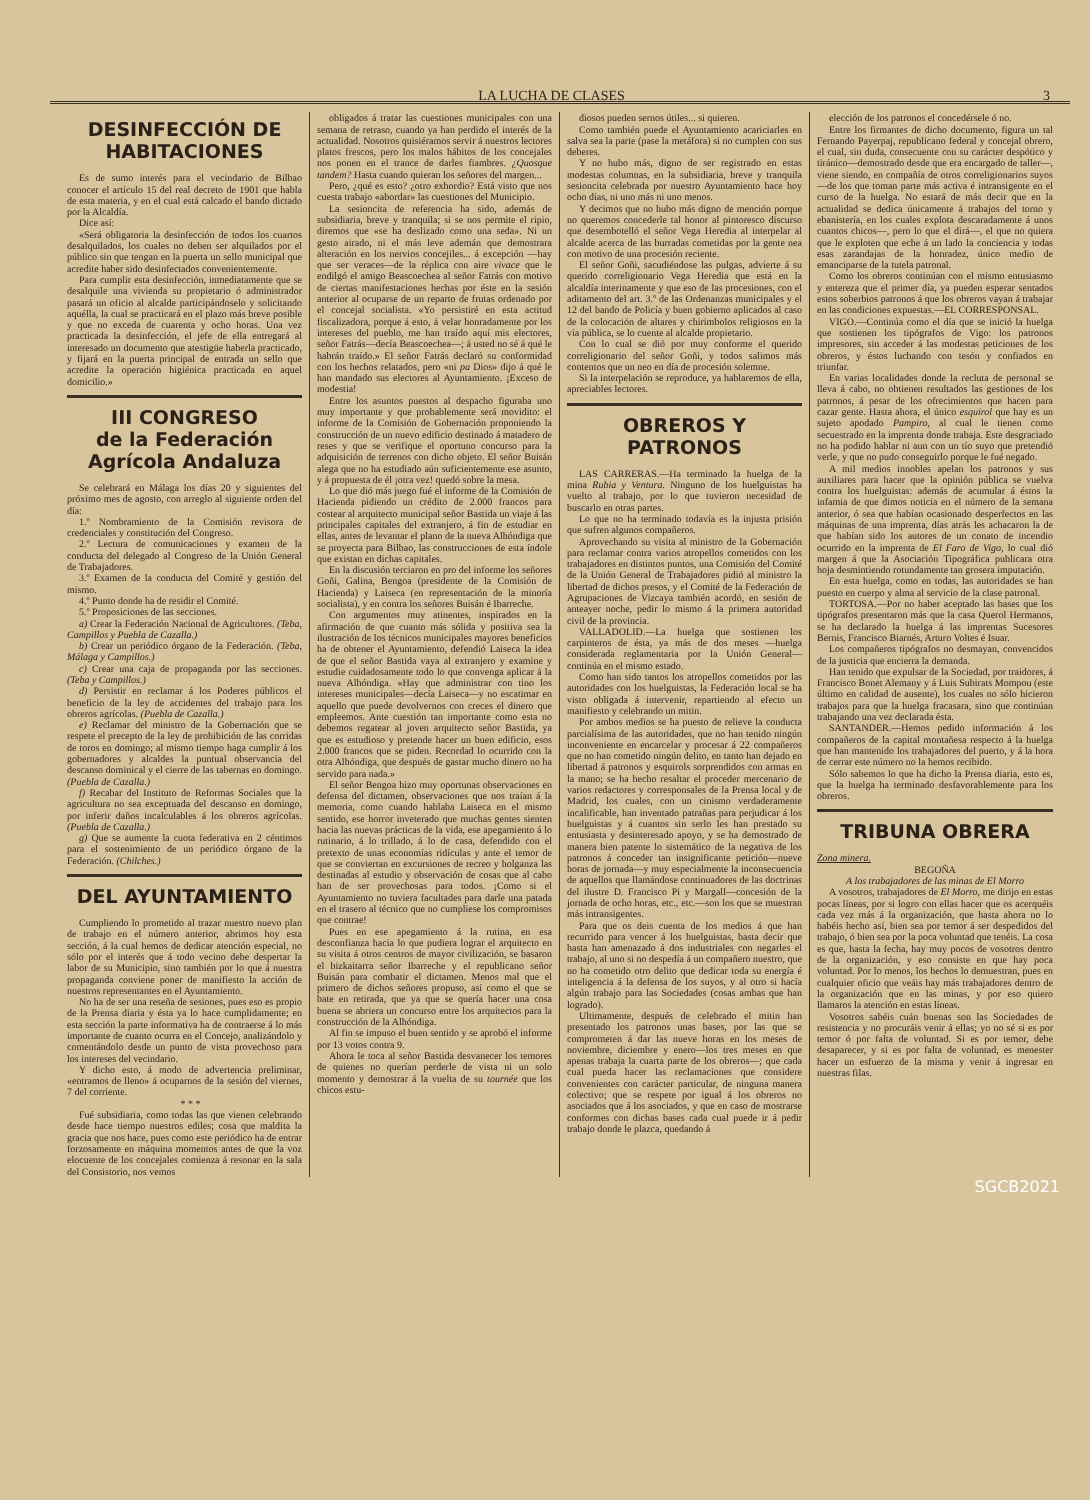LA LUCHA DE CLASES 3
DESINFECCIÓN DE HABITACIONES
Es de sumo interés para el vecindario de Bilbao conocer el artículo 15 del real decreto de 1901 que habla de esta materia, y en el cual está calcado el bando dictado por la Alcaldía.
Dice así:
«Será obligatoria la desinfección de todos los cuartos desalquilados, los cuales no deben ser alquilados por el público sin que tengan en la puerta un sello municipal que acredite haber sido desinfectados convenientemente.
Para cumplir esta desinfección, inmediatamente que se desalquile una vivienda su propietario ó administrador pasará un oficio al alcalde participándoselo y solicitando aquélla, la cual se practicará en el plazo más breve posible y que no exceda de cuarenta y ocho horas. Una vez practicada la desinfección, el jefe de ella entregará al interesado un documento que atestigüe haberla practicado, y fijará en la puerta principal de entrada un sello que acredite la operación higiénica practicada en aquel domicilio.»
III CONGRESO
de la Federación Agrícola Andaluza
Se celebrará en Málaga los días 20 y siguientes del próximo mes de agosto, con arreglo al siguiente orden del día:
1.º Nombramiento de la Comisión revisora de credenciales y constitución del Congreso.
2.º Lectura de comunicaciones y examen de la conducta del delegado al Congreso de la Unión General de Trabajadores.
3.º Examen de la conducta del Comité y gestión del mismo.
4.º Punto donde ha de residir el Comité.
5.º Proposiciones de las secciones.
a) Crear la Federación Nacional de Agricultores. (Teba, Campillos y Puebla de Cazalla.)
b) Crear un periódico órgano de la Federación. (Teba, Málaga y Campillos.)
c) Crear una caja de propaganda por las secciones. (Teba y Campillos.)
d) Persistir en reclamar á los Poderes públicos el beneficio de la ley de accidentes del trabajo para los obreros agrícolas. (Puebla de Cazalla.)
e) Reclamar del ministro de la Gobernación que se respete el precepto de la ley de prohibición de las corridas de toros en domingo; al mismo tiempo haga cumplir á los gobernadores y alcaldes la puntual observancia del descanso dominical y el cierre de las tabernas en domingo. (Puebla de Cazalla.)
f) Recabar del Instituto de Reformas Sociales que la agricultura no sea exceptuada del descanso en domingo, por inferir daños incalculables á los obreros agrícolas. (Puebla de Cazalla.)
g) Que se aumente la cuota federativa en 2 céntimos para el sostenimiento de un periódico órgano de la Federación. (Chilches.)
DEL AYUNTAMIENTO
Cumpliendo lo prometido al trazar nuestro nuevo plan de trabajo en el número anterior, abrimos hoy esta sección, á la cual hemos de dedicar atención especial, no sólo por el interés que á todo vecino debe despertar la labor de su Municipio, sino también por lo que á nuestra propaganda conviene poner de manifiesto la acción de nuestros representantes en el Ayuntamiento.
No ha de ser una reseña de sesiones, pues eso es propio de la Prensa diaria y ésta ya lo hace cumplidamente; en esta sección la parte informativa ha de contraerse á lo más importante de cuanto ocurra en el Concejo, analizándolo y comentándolo desde un punto de vista provechoso para los intereses del vecindario.
Y dicho esto, á modo de advertencia preliminar, «entramos de lleno» á ocuparnos de la sesión del viernes, 7 del corriente.
* * *
Fué subsidiaria, como todas las que vienen celebrando desde hace tiempo nuestros ediles; cosa que maldita la gracia que nos hace, pues como este periódico ha de entrar forzosamente en máquina momentos antes de que la voz elocuente de los concejales comienza á resonar en la sala del Consistorio, nos vemos
obligados á tratar las cuestiones municipales con una semana de retraso, cuando ya han perdido el interés de la actualidad. Nosotros quisiéramos servir á nuestros lectores platos frescos, pero los malos hábitos de los concejales nos ponen en el trance de darles fiambres. ¿Quosque tandem? Hasta cuando quieran los señores del margen...
Pero, ¿qué es esto? ¿otro exhordio? Está visto que nos cuesta trabajo «abordar» las cuestiones del Municipio.
La sesioncita de referencia ha sido, además de subsidiaria, breve y tranquila; si se nos permite el ripio, diremos que «se ha deslizado como una seda». Ni un gesto airado, ni el más leve ademán que demostrara alteración en los nervios concejiles... á excepción —hay que ser veraces—de la réplica con aire vivace que le endilgó el amigo Beascoechea al señor Fatrás con motivo de ciertas manifestaciones hechas por éste en la sesión anterior al ocuparse de un reparto de frutas ordenado por el concejal socialista. «Yo persistiré en esta actitud fiscalizadora, porque á esto, á velar honradamente por los intereses del pueblo, me han traído aquí mis electores, señor Fatrás—decía Beascoechea—; á usted no sé á qué le habrán traído.» El señor Fatrás declaró su conformidad con los hechos relatados, pero «ni pa Dios» dijo á qué le han mandado sus electores al Ayuntamiento. ¡Exceso de modestia!
Entre los asuntos puestos al despacho figuraba uno muy importante y que probablemente será movidito: el informe de la Comisión de Gobernación proponiendo la construcción de un nuevo edificio destinado á matadero de reses y que se verifique el oportuno concurso para la adquisición de terrenos con dicho objeto. El señor Buisán alega que no ha estudiado aún suficientemente ese asunto, y á propuesta de él ¡otra vez! quedó sobre la mesa.
Lo que dió más juego fué el informe de la Comisión de Hacienda pidiendo un crédito de 2.000 francos para costear al arquitecto municipal señor Bastida un viaje á las principales capitales del extranjero, á fin de estudiar en ellas, antes de levantar el plano de la nueva Alhóndiga que se proyecta para Bilbao, las construcciones de esta índole que existan en dichas capitales.
En la discusión terciaron en pro del informe los señores Goñi, Galina, Bengoa (presidente de la Comisión de Hacienda) y Laiseca (en representación de la minoría socialista), y en contra los señores Buisán é Ibarreche.
Con argumentos muy atinentes, inspirados en la afirmación de que cuanto más sólida y positiva sea la ilustración de los técnicos municipales mayores beneficios ha de obtener el Ayuntamiento, defendió Laiseca la idea de que el señor Bastida vaya al extranjero y examine y estudie cuidadosamente todo lo que convenga aplicar á la nueva Alhóndiga. «Hay que administrar con tino los intereses municipales—decía Laiseca—y no escatimar en aquello que puede devolvernos con creces el dinero que empleemos. Ante cuestión tan importante como esta no debemos regatear al joven arquitecto señor Bastida, ya que es estudioso y pretende hacer un buen edificio, esos 2.000 francos que se piden. Recordad lo ocurrido con la otra Alhóndiga, que después de gastar mucho dinero no ha servido para nada.»
El señor Bengoa hizo muy oportunas observaciones en defensa del dictamen, observaciones que nos traían á la memoria, como cuando hablaba Laiseca en el mismo sentido, ese horror inveterado que muchas gentes sienten hacia las nuevas prácticas de la vida, ese apegamiento á lo rutinario, á lo trillado, á lo de casa, defendido con el pretexto de unas economías ridículas y ante el temor de que se conviertan en excursiones de recreo y holganza las destinadas al estudio y observación de cosas que al cabo han de ser provechosas para todos. ¡Como si el Ayuntamiento no tuviera facultades para darle una patada en el trasero al técnico que no cumpliese los compromisos que contrae!
Pues en ese apegamiento á la rutina, en esa desconfianza hacia lo que pudiera lograr el arquitecto en su visita á otros centros de mayor civilización, se basaron el bizkaitarra señor Ibarreche y el republicano señor Buisán para combatir el dictamen. Menos mal que el primero de dichos señores propuso, así como el que se bate en retirada, que ya que se quería hacer una cosa buena se abriera un concurso entre los arquitectos para la construcción de la Alhóndiga.
Al fin se impuso el buen sentido y se aprobó el informe por 13 votos contra 9.
Ahora le toca al señor Bastida desvanecer los temores de quienes no querían perderle de vista ni un solo momento y demostrar á la vuelta de su tournée que los chicos estu-
diosos pueden sernos útiles... si quieren.
Como también puede el Ayuntamiento acariciarles en salva sea la parte (pase la metáfora) si no cumplen con sus deberes.
Y no hubo más, digno de ser registrado en estas modestas columnas, en la subsidiaria, breve y tranquila sesioncita celebrada por nuestro Ayuntamiento hace hoy ocho días, ni uno más ni uno menos.
Y decimos que no hubo más digno de mención porque no queremos concederle tal honor al pintoresco discurso que desembotelló el señor Vega Heredia al interpelar al alcalde acerca de las burradas cometidas por la gente nea con motivo de una procesión reciente.
El señor Goñi, sacudiéndose las pulgas, advierte á su querido correligionario Vega Heredia que está en la alcaldía interinamente y que eso de las procesiones, con el aditamento del art. 3.º de las Ordenanzas municipales y el 12 del bando de Policía y buen gobierno aplicados al caso de la colocación de altares y chirimbolos religiosos en la vía pública, se lo cuente al alcalde propietario.
Con lo cual se dió por muy conforme el querido correligionario del señor Goñi, y todos salimos más contentos que un neo en día de procesión solemne.
Si la interpelación se reproduce, ya hablaremos de ella, apreciables lectores.
OBREROS Y PATRONOS
LAS CARRERAS.—Ha terminado la huelga de la mina Rubia y Ventura. Ninguno de los huelguistas ha vuelto al trabajo, por lo que tuvieron necesidad de buscarlo en otras partes.
Lo que no ha terminado todavía es la injusta prisión que sufren algunos compañeros.
Aprovechando su visita al ministro de la Gobernación para reclamar contra varios atropellos cometidos con los trabajadores en distintos puntos, una Comisión del Comité de la Unión General de Trabajadores pidió al ministro la libertad de dichos presos, y el Comité de la Federación de Agrupaciones de Vizcaya también acordó, en sesión de anteayer noche, pedir lo mismo á la primera autoridad civil de la provincia.
VALLADOLID.—La huelga que sostienen los carpinteros de ésta, ya más de dos meses —huelga considerada reglamentaria por la Unión General—continúa en el mismo estado.
Como han sido tantos los atropellos cometidos por las autoridades con los huelguistas, la Federación local se ha visto obligada á intervenir, repartiendo al efecto un manifiesto y celebrando un mitin.
Por ambos medios se ha puesto de relieve la conducta parcialísima de las autoridades, que no han tenido ningún inconveniente en encarcelar y procesar á 22 compañeros que no han cometido ningún delito, en tanto han dejado en libertad á patronos y esquirols sorprendidos con armas en la mano; se ha hecho resaltar el proceder mercenario de varios redactores y corresponsales de la Prensa local y de Madrid, los cuales, con un cinismo verdaderamente incalificable, han inventado patrañas para perjudicar á los huelguistas y á cuantos sin serlo les han prestado su entusiasta y desinteresado apoyo, y se ha demostrado de manera bien patente lo sistemático de la negativa de los patronos á conceder tan insignificante petición—nueve horas de jornada—y muy especialmente la inconsecuencia de aquellos que llamándose continuadores de las doctrinas del ilustre D. Francisco Pi y Margall—concesión de la jornada de ocho horas, etc., etc.—son los que se muestran más intransigentes.
Para que os deis cuenta de los medios á que han recurrido para vencer á los huelguistas, basta decir que hasta han amenazado á dos industriales con negarles el trabajo, al uno si no despedía á un compañero nuestro, que no ha cometido otro delito que dedicar toda su energía é inteligencia á la defensa de los suyos, y al otro si hacía algún trabajo para las Sociedades (cosas ambas que han logrado).
Ultimamente, después de celebrado el mitin han presentado los patronos unas bases, por las que se comprometen á dar las nueve horas en los meses de noviembre, diciembre y enero—los tres meses en que apenas trabaja la cuarta parte de los obreros—; que cada cual pueda hacer las reclamaciones que considere convenientes con carácter particular, de ninguna manera colectivo; que se respete por igual á los obreros no asociados que á los asociados, y que en caso de mostrarse conformes con dichas bases cada cual puede ir á pedir trabajo donde le plazca, quedando á
elección de los patronos el concedérsele ó no.
Entre los firmantes de dicho documento, figura un tal Fernando Payerpaj, republicano federal y concejal obrero, el cual, sin duda, consecuente con su carácter despótico y tiránico—demostrado desde que era encargado de taller—, viene siendo, en compañía de otros correligionarios suyos—de los que toman parte más activa é intransigente en el curso de la huelga. No estará de más decir que en la actualidad se dedica únicamente á trabajos del torno y ebanistería, en los cuales explota descaradamente á unos cuantos chicos—, pero lo que el dirá—, el que no quiera que le exploten que eche á un lado la conciencia y todas esas zarandajas de la honradez, único medio de emanciparse de la tutela patronal.
Como los obreros continúan con el mismo entusiasmo y entereza que el primer día, ya pueden esperar sentados estos soberbios patronos á que los obreros vayan á trabajar en las condiciones expuestas.—EL CORRESPONSAL.
VIGO.—Continúa como el día que se inició la huelga que sostienen los tipógrafos de Vigo: los patronos impresores, sin acceder á las modestas peticiones de los obreros, y éstos luchando con tesón y confiados en triunfar.
En varias localidades donde la recluta de personal se lleva á cabo, no obtienen resultados las gestiones de los patronos, á pesar de los ofrecimientos que hacen para cazar gente. Hasta ahora, el único esquirol que hay es un sujeto apodado Pampiro, al cual le tienen como secuestrado en la imprenta donde trabaja. Este desgraciado no ha podido hablar ni aun con un tío suyo que pretendió verle, y que no pudo conseguirlo porque le fué negado.
A mil medios innobles apelan los patronos y sus auxiliares para hacer que la opinión pública se vuelva contra los huelguistas: además de acumular á éstos la infamia de que dimos noticia en el número de la semana anterior, ó sea que habían ocasionado desperfectos en las máquinas de una imprenta, días atrás les achacaron la de que habían sido los autores de un conato de incendio ocurrido en la imprenta de El Faro de Vigo, lo cual dió margen á que la Asociación Tipográfica publicara otra hoja desmintiendo rotundamente tan grosera imputación.
En esta huelga, como en todas, las autoridades se han puesto en cuerpo y alma al servicio de la clase patronal.
TORTOSA.—Por no haber aceptado las bases que los tipógrafos presentaron más que la casa Querol Hermanos, se ha declarado la huelga á las imprentas Sucesores Bernis, Francisco Biarnés, Arturo Voltes é Isuar.
Los compañeros tipógrafos no desmayan, convencidos de la justicia que encierra la demanda.
Han tenido que expulsar de la Sociedad, por traidores, á Francisco Bonet Alemany y á Luis Subirats Mompou (este último en calidad de ausente), los cuales no sólo hicieron trabajos para que la huelga fracasara, sino que continúan trabajando una vez declarada ésta.
SANTANDER.—Hemos pedido información á los compañeros de la capital montañesa respecto á la huelga que han mantenido los trabajadores del puerto, y á la hora de cerrar este número no la hemos recibido.
Sólo sabemos lo que ha dicho la Prensa diaria, esto es, que la huelga ha terminado desfavorablemente para los obreros.
TRIBUNA OBRERA
Zona minera.
BEGOÑA
A los trabajadores de las minas de El Morro
A vosotros, trabajadores de El Morro, me dirijo en estas pocas líneas, por si logro con ellas hacer que os acerquéis cada vez más á la organización, que hasta ahora no lo habéis hecho así, bien sea por temor á ser despedidos del trabajo, ó bien sea por la poca voluntad que tenéis. La cosa es que, hasta la fecha, hay muy pocos de vosotros dentro de la organización, y eso consiste en que hay poca voluntad. Por lo menos, los hechos lo demuestran, pues en cualquier oficio que veáis hay más trabajadores dentro de la organización que en las minas, y por eso quiero llamaros la atención en estas líneas.
Vosotros sabéis cuán buenas son las Sociedades de resistencia y no procuráis venir á ellas; yo no sé si es por temor ó por falta de voluntad. Si es por temor, debe desaparecer, y si es por falta de voluntad, es menester hacer un esfuerzo de la misma y venir á ingresar en nuestras filas.
SGCB2021